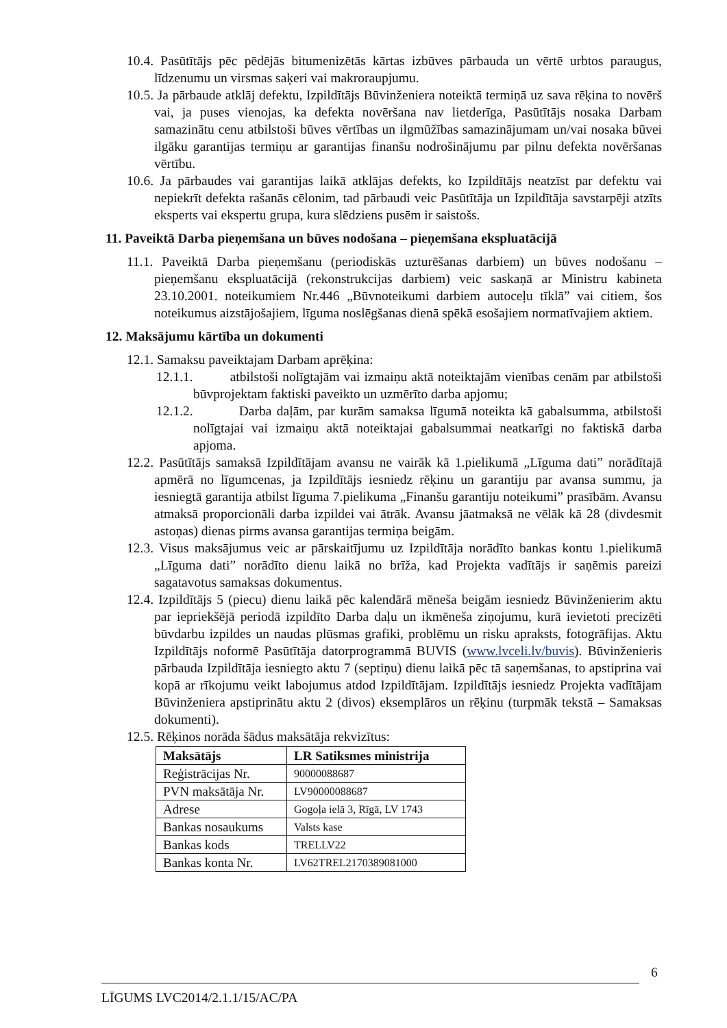10.4. Pasūtītājs pēc pēdējās bitumenizētās kārtas izbūves pārbauda un vērtē urbtos paraugus, līdzenumu un virsmas saķeri vai makroraupjumu.
10.5. Ja pārbaude atklāj defektu, Izpildītājs Būvinženiera noteiktā termiņā uz sava rēķina to novērš vai, ja puses vienojas, ka defekta novēršana nav lietderīga, Pasūtītājs nosaka Darbam samazinātu cenu atbilstoši būves vērtības un ilgmūžības samazinājumam un/vai nosaka būvei ilgāku garantijas termiņu ar garantijas finanšu nodrošinājumu par pilnu defekta novēršanas vērtību.
10.6. Ja pārbaudes vai garantijas laikā atklājas defekts, ko Izpildītājs neatzīst par defektu vai nepiekrīt defekta rašanās cēlonim, tad pārbaudi veic Pasūtītāja un Izpildītāja savstarpēji atzīts eksperts vai ekspertu grupa, kura slēdziens pusēm ir saistošs.
11. Paveiktā Darba pieņemšana un būves nodošana – pieņemšana ekspluatācijā
11.1. Paveiktā Darba pieņemšanu (periodiskās uzturēšanas darbiem) un būves nodošanu – pieņemšanu ekspluatācijā (rekonstrukcijas darbiem) veic saskaņā ar Ministru kabineta 23.10.2001. noteikumiem Nr.446 „Būvnoteikumi darbiem autoceļu tīklā” vai citiem, šos noteikumus aizstājošajiem, līguma noslēgšanas dienā spēkā esošajiem normatīvajiem aktiem.
12. Maksājumu kārtība un dokumenti
12.1. Samaksu paveiktajam Darbam aprēķina:
12.1.1. atbilstoši nolīgtajām vai izmaiņu aktā noteiktajām vienības cenām par atbilstoši būvprojektam faktiski paveikto un uzmērīto darba apjomu;
12.1.2. Darba daļām, par kurām samaksa līgumā noteikta kā gabalsumma, atbilstoši nolīgtajai vai izmaiņu aktā noteiktajai gabalsummai neatkarīgi no faktiskā darba apjoma.
12.2. Pasūtītājs samaksā Izpildītājam avansu ne vairāk kā 1.pielikumā „Līguma dati” norādītajā apmērā no līgumcenas, ja Izpildītājs iesniedz rēķinu un garantiju par avansa summu, ja iesniegtā garantija atbilst līguma 7.pielikuma „Finanšu garantiju noteikumi” prasībām. Avansu atmaksā proporcionāli darba izpildei vai ātrāk. Avansu jāatmaksā ne vēlāk kā 28 (divdesmit astoņas) dienas pirms avansa garantijas termiņa beigām.
12.3. Visus maksājumus veic ar pārskaitījumu uz Izpildītāja norādīto bankas kontu 1.pielikumā „Līguma dati” norādīto dienu laikā no brīža, kad Projekta vadītājs ir saņēmis pareizi sagatavotus samaksas dokumentus.
12.4. Izpildītājs 5 (piecu) dienu laikā pēc kalendārā mēneša beigām iesniedz Būvinženierim aktu par iepriekšējā periodā izpildīto Darba daļu un ikmēneša ziņojumu, kurā ievietoti precizēti būvdarbu izpildes un naudas plūsmas grafiki, problēmu un risku apraksts, fotogrāfijas. Aktu Izpildītājs noformē Pasūtītāja datorprogrammā BUVIS (www.lvceli.lv/buvis). Būvinženieris pārbauda Izpildītāja iesniegto aktu 7 (septiņu) dienu laikā pēc tā saņemšanas, to apstiprina vai kopā ar rīkojumu veikt labojumus atdod Izpildītājam. Izpildītājs iesniedz Projekta vadītājam Būvinženiera apstiprinātu aktu 2 (divos) eksemplāros un rēķinu (turpmāk tekstā – Samaksas dokumenti).
12.5. Rēķinos norāda šādus maksātāja rekvizītus:
| Maksātājs | LR Satiksmes ministrija |
| Reģistrācijas Nr. | 90000088687 |
| PVN maksātāja Nr. | LV90000088687 |
| Adrese | Gogoļa ielā 3, Rīgā, LV 1743 |
| Bankas nosaukums | Valsts kase |
| Bankas kods | TRELLV22 |
| Bankas konta Nr. | LV62TREL2170389081000 |
6
LĪGUMS LVC2014/2.1.1/15/AC/PA